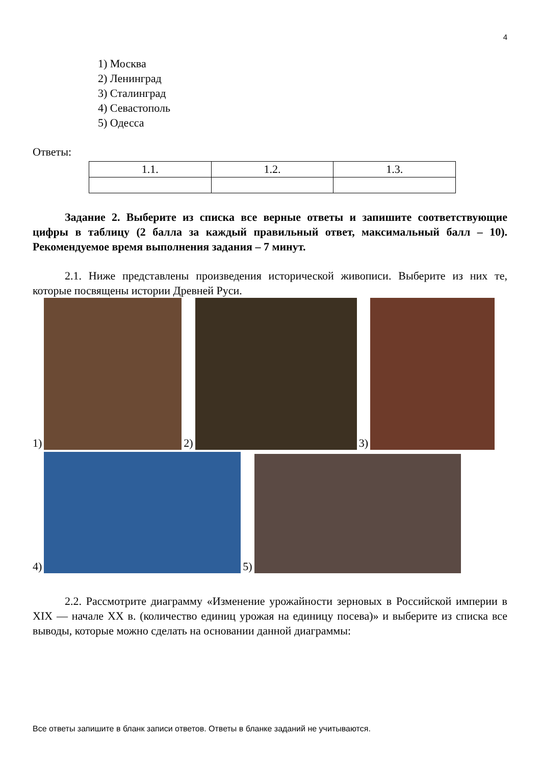4
1) Москва
2) Ленинград
3) Сталинград
4) Севастополь
5) Одесса
Ответы:
| 1.1. | 1.2. | 1.3. |
Задание 2. Выберите из списка все верные ответы и запишите соответствующие цифры в таблицу (2 балла за каждый правильный ответ, максимальный балл – 10). Рекомендуемое время выполнения задания – 7 минут.
2.1. Ниже представлены произведения исторической живописи. Выберите из них те, которые посвящены истории Древней Руси.
1) 2) 3)
4) 5)
2.2. Рассмотрите диаграмму «Изменение урожайности зерновых в Российской империи в XIX — начале XX в. (количество единиц урожая на единицу посева)» и выберите из списка все выводы, которые можно сделать на основании данной диаграммы:
Все ответы запишите в бланк записи ответов. Ответы в бланке заданий не учитываются.